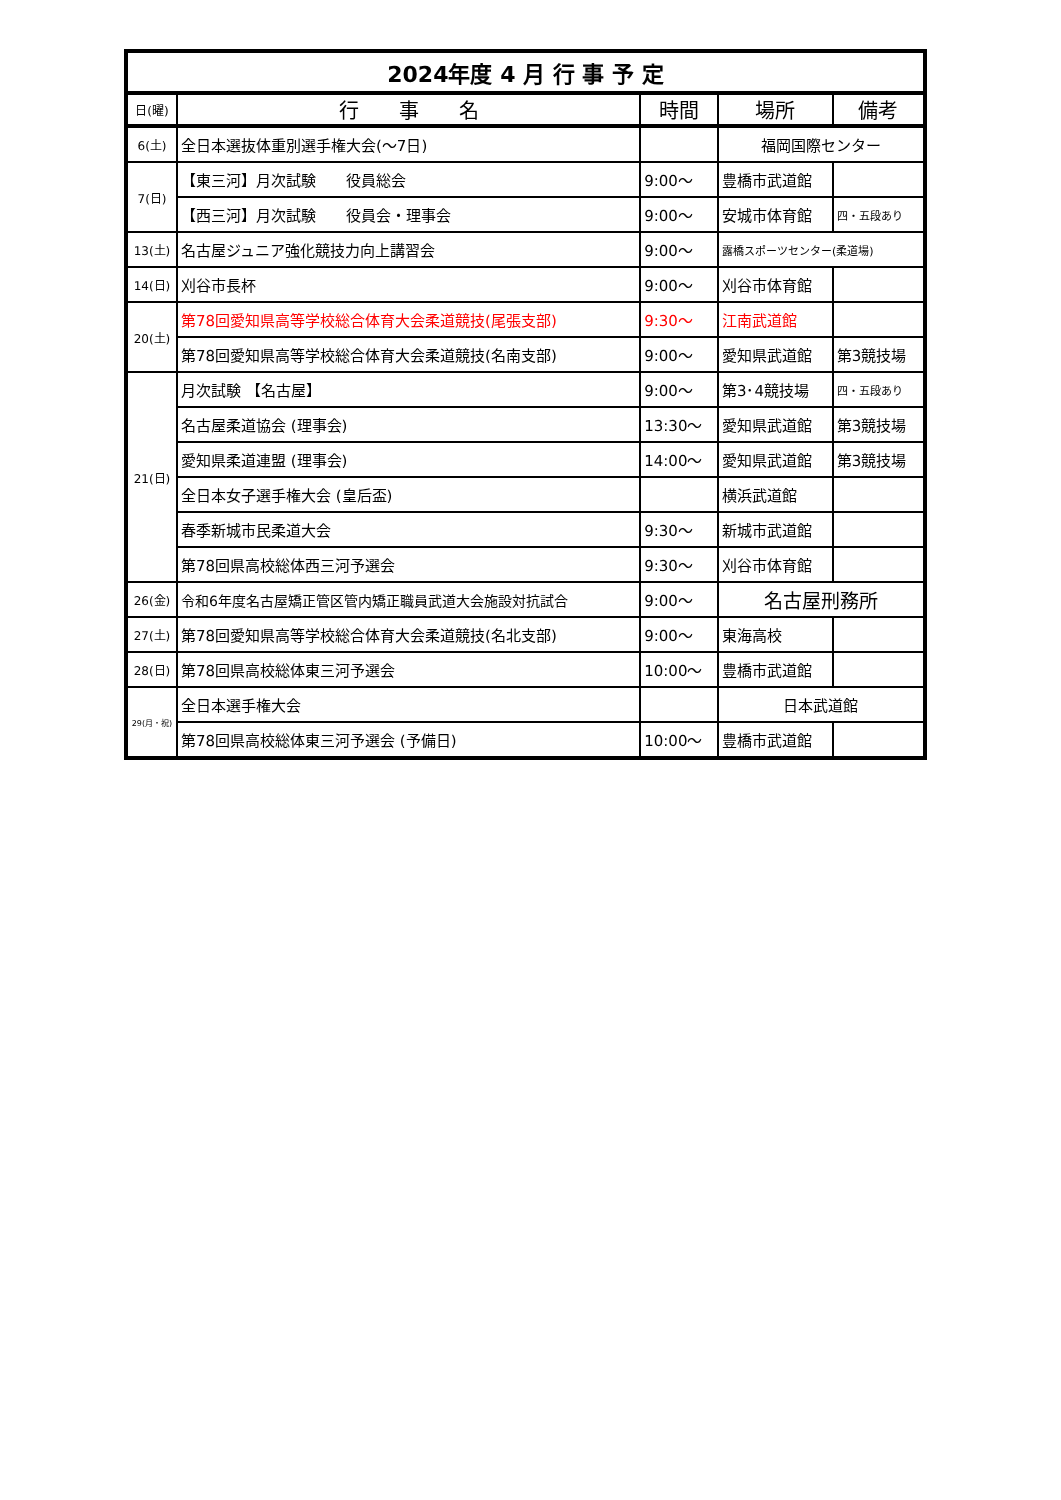| 2024年度 4 月 行 事 予 定 | | | | |
| 日(曜) | 行 事 名 | 時間 | 場所 | 備考 |
| 6(土) | 全日本選抜体重別選手権大会(～7日) | | 福岡国際センター | |
| 7(日) | 【東三河】月次試験 役員総会 | 9:00～ | 豊橋市武道館 | |
| | 【西三河】月次試験 役員会・理事会 | 9:00～ | 安城市体育館 | 四・五段あり |
| 13(土) | 名古屋ジュニア強化競技力向上講習会 | 9:00～ | 露橋スポーツセンター(柔道場) | |
| 14(日) | 刈谷市長杯 | 9:00～ | 刈谷市体育館 | |
| 20(土) | 第78回愛知県高等学校総合体育大会柔道競技(尾張支部) | 9:30～ | 江南武道館 | |
| | 第78回愛知県高等学校総合体育大会柔道競技(名南支部) | 9:00～ | 愛知県武道館 | 第3競技場 |
| 21(日) | 月次試験 【名古屋】 | 9:00～ | 第3･4競技場 | 四・五段あり |
| | 名古屋柔道協会 (理事会) | 13:30～ | 愛知県武道館 | 第3競技場 |
| | 愛知県柔道連盟 (理事会) | 14:00～ | 愛知県武道館 | 第3競技場 |
| | 全日本女子選手権大会 (皇后盃) | | 横浜武道館 | |
| | 春季新城市民柔道大会 | 9:30～ | 新城市武道館 | |
| | 第78回県高校総体西三河予選会 | 9:30～ | 刈谷市体育館 | |
| 26(金) | 令和6年度名古屋矯正管区管内矯正職員武道大会施設対抗試合 | 9:00～ | 名古屋刑務所 | |
| 27(土) | 第78回愛知県高等学校総合体育大会柔道競技(名北支部) | 9:00～ | 東海高校 | |
| 28(日) | 第78回県高校総体東三河予選会 | 10:00～ | 豊橋市武道館 | |
| 29(月・祝) | 全日本選手権大会 | | 日本武道館 | |
| | 第78回県高校総体東三河予選会 (予備日) | 10:00～ | 豊橋市武道館 | |